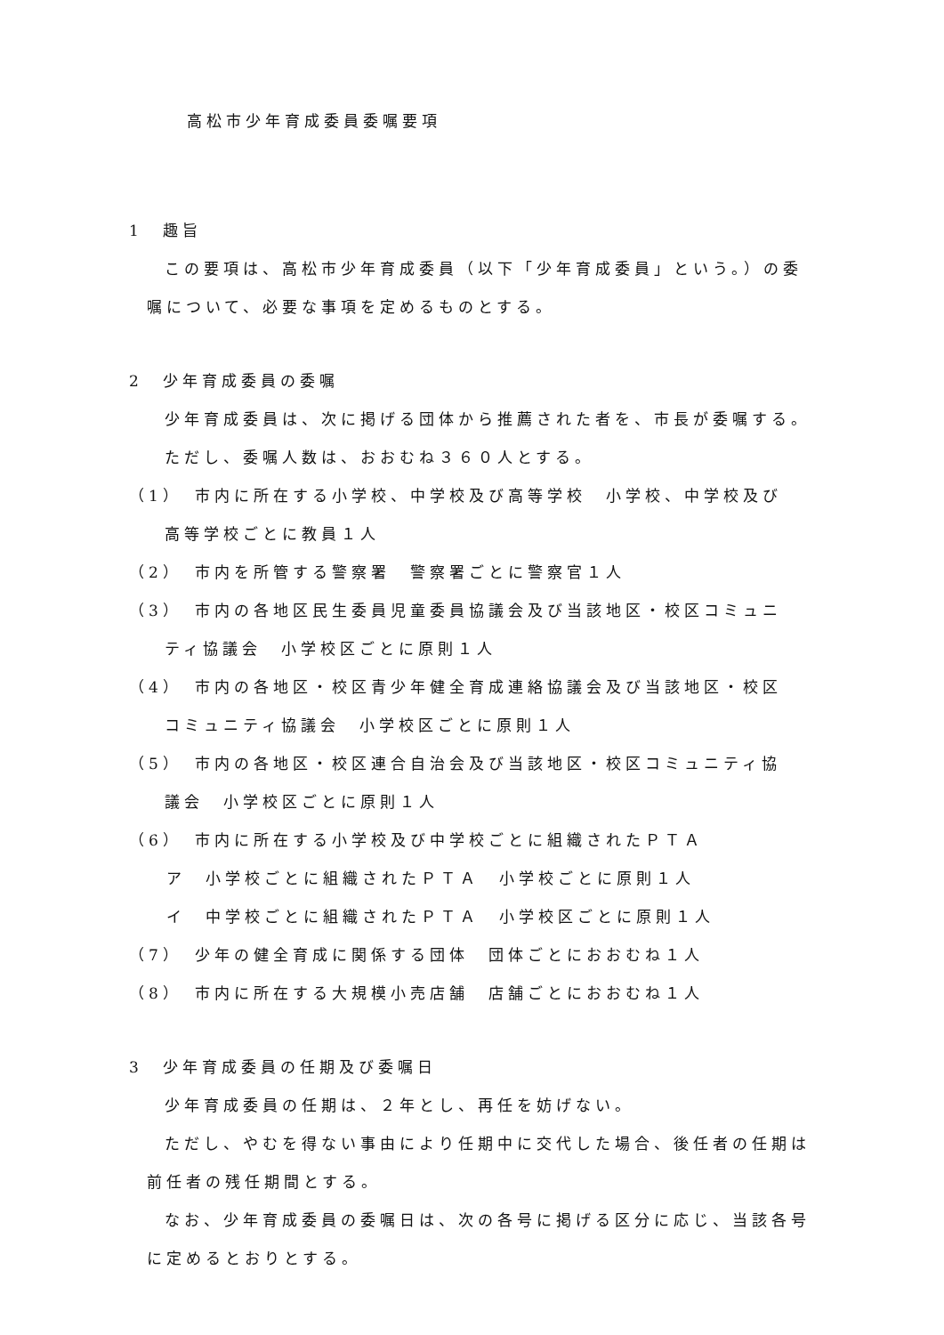高松市少年育成委員委嘱要項
1　趣旨
この要項は、高松市少年育成委員（以下「少年育成委員」という。）の委嘱について、必要な事項を定めるものとする。
2　少年育成委員の委嘱
少年育成委員は、次に掲げる団体から推薦された者を、市長が委嘱する。
ただし、委嘱人数は、おおむね３６０人とする。
（1）　市内に所在する小学校、中学校及び高等学校　小学校、中学校及び
高等学校ごとに教員１人
（2）　市内を所管する警察署　警察署ごとに警察官１人
（3）　市内の各地区民生委員児童委員協議会及び当該地区・校区コミュニ
ティ協議会　小学校区ごとに原則１人
（4）　市内の各地区・校区青少年健全育成連絡協議会及び当該地区・校区
コミュニティ協議会　小学校区ごとに原則１人
（5）　市内の各地区・校区連合自治会及び当該地区・校区コミュニティ協
議会　小学校区ごとに原則１人
（6）　市内に所在する小学校及び中学校ごとに組織されたＰＴＡ
ア　小学校ごとに組織されたＰＴＡ　小学校ごとに原則１人
イ　中学校ごとに組織されたＰＴＡ　小学校区ごとに原則１人
（7）　少年の健全育成に関係する団体　団体ごとにおおむね１人
（8）　市内に所在する大規模小売店舗　店舗ごとにおおむね１人
3　少年育成委員の任期及び委嘱日
少年育成委員の任期は、２年とし、再任を妨げない。
ただし、やむを得ない事由により任期中に交代した場合、後任者の任期は前任者の残任期間とする。
なお、少年育成委員の委嘱日は、次の各号に掲げる区分に応じ、当該各号に定めるとおりとする。